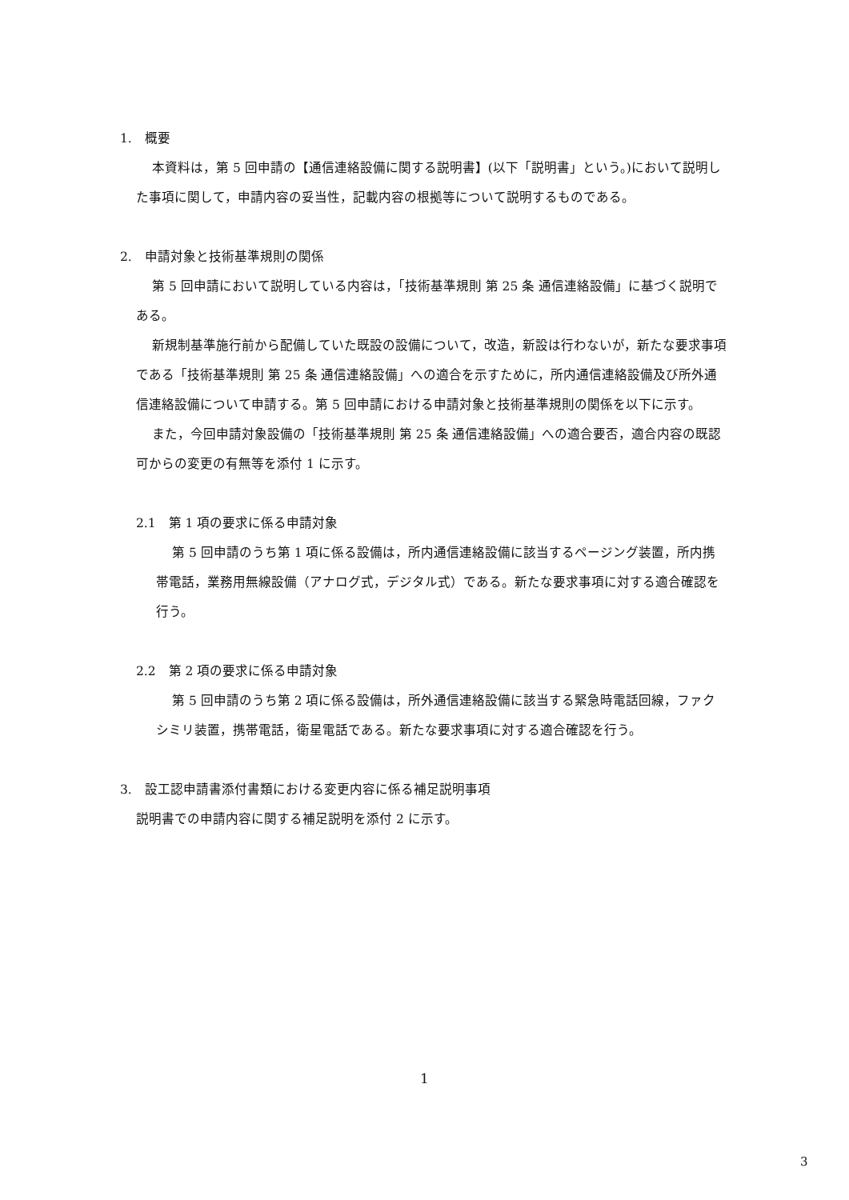1.　概要
本資料は，第 5 回申請の【通信連絡設備に関する説明書】(以下「説明書」という。)において説明した事項に関して，申請内容の妥当性，記載内容の根拠等について説明するものである。
2.　申請対象と技術基準規則の関係
第 5 回申請において説明している内容は，「技術基準規則 第 25 条 通信連絡設備」に基づく説明である。
新規制基準施行前から配備していた既設の設備について，改造，新設は行わないが，新たな要求事項である「技術基準規則 第 25 条 通信連絡設備」への適合を示すために，所内通信連絡設備及び所外通信連絡設備について申請する。第 5 回申請における申請対象と技術基準規則の関係を以下に示す。
また，今回申請対象設備の「技術基準規則 第 25 条 通信連絡設備」への適合要否，適合内容の既認可からの変更の有無等を添付 1 に示す。
2.1　第 1 項の要求に係る申請対象
第 5 回申請のうち第 1 項に係る設備は，所内通信連絡設備に該当するページング装置，所内携帯電話，業務用無線設備（アナログ式，デジタル式）である。新たな要求事項に対する適合確認を行う。
2.2　第 2 項の要求に係る申請対象
第 5 回申請のうち第 2 項に係る設備は，所外通信連絡設備に該当する緊急時電話回線，ファクシミリ装置，携帯電話，衛星電話である。新たな要求事項に対する適合確認を行う。
3.　設工認申請書添付書類における変更内容に係る補足説明事項
説明書での申請内容に関する補足説明を添付 2 に示す。
1
3